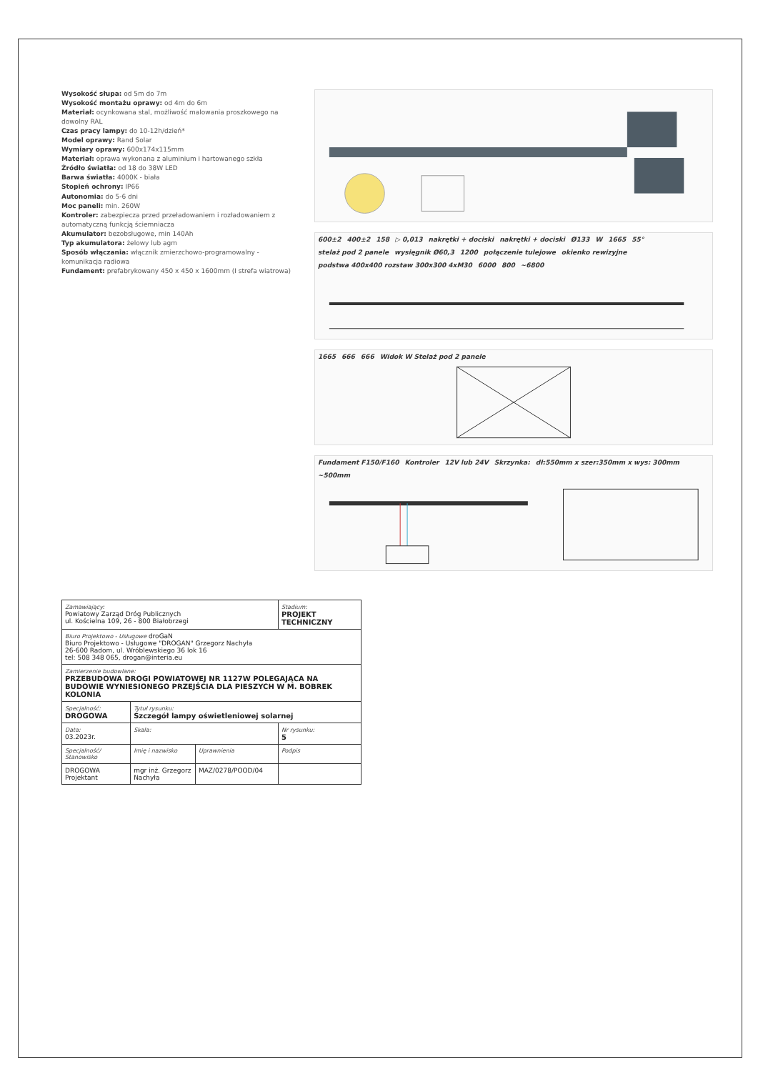Wysokość słupa: od 5m do 7m
Wysokość montażu oprawy: od 4m do 6m
Materiał: ocynkowana stal, możliwość malowania proszkowego na dowolny RAL
Czas pracy lampy: do 10-12h/dzień*
Model oprawy: Rand Solar
Wymiary oprawy: 600x174x115mm
Materiał: oprawa wykonana z aluminium i hartowanego szkła
Źródło światła: od 18 do 38W LED
Barwa światła: 4000K - biała
Stopień ochrony: IP66
Autonomia: do 5-6 dni
Moc paneli: min. 260W
Kontroler: zabezpiecza przed przeładowaniem i rozładowaniem z automatyczną funkcją ściemniacza
Akumulator: bezobsługowe, min 140Ah
Typ akumulatora: żelowy lub agm
Sposób włączania: włącznik zmierzchowo-programowalny - komunikacja radiowa
Fundament: prefabrykowany 450 x 450 x 1600mm (I strefa wiatrowa)
600±2 400±2 158 ▷ 0,013 nakrętki + dociski nakrętki + dociski Ø133 W 1665 55° stelaż pod 2 panele wysięgnik Ø60,3 1200 połączenie tulejowe okienko rewizyjne podstwa 400x400 rozstaw 300x300 4xM30 6000 800 ~6800
1665 666 666 Widok W Stelaż pod 2 panele
Fundament F150/F160 Kontroler 12V lub 24V Skrzynka: dł:550mm x szer:350mm x wys: 300mm ~500mm
| Zamawiający: Powiatowy Zarząd Dróg Publicznych ul. Kościelna 109, 26 - 800 Białobrzegi | | | Stadium: PROJEKT TECHNICZNY |
| Biuro Projektowo - Usługowe droGaN Biuro Projektowo - Usługowe "DROGAN" Grzegorz Nachyła 26-600 Radom, ul. Wróblewskiego 36 lok 16 tel: 508 348 065, drogan@interia.eu | | | |
| Zamierzenie budowlane: PRZEBUDOWA DROGI POWIATOWEJ NR 1127W POLEGAJĄCA NA BUDOWIE WYNIESIONEGO PRZEJŚCIA DLA PIESZYCH W M. BOBREK KOLONIA | | | |
| Specjalność: DROGOWA | Tytuł rysunku: Szczegół lampy oświetleniowej solarnej | | |
| Data: 03.2023r. | Skala: | | Nr rysunku: 5 |
| Specjalność/ Stanowisko | Imię i nazwisko | Uprawnienia | Podpis |
| DROGOWA Projektant | mgr inż. Grzegorz Nachyła | MAZ/0278/POOD/04 | |